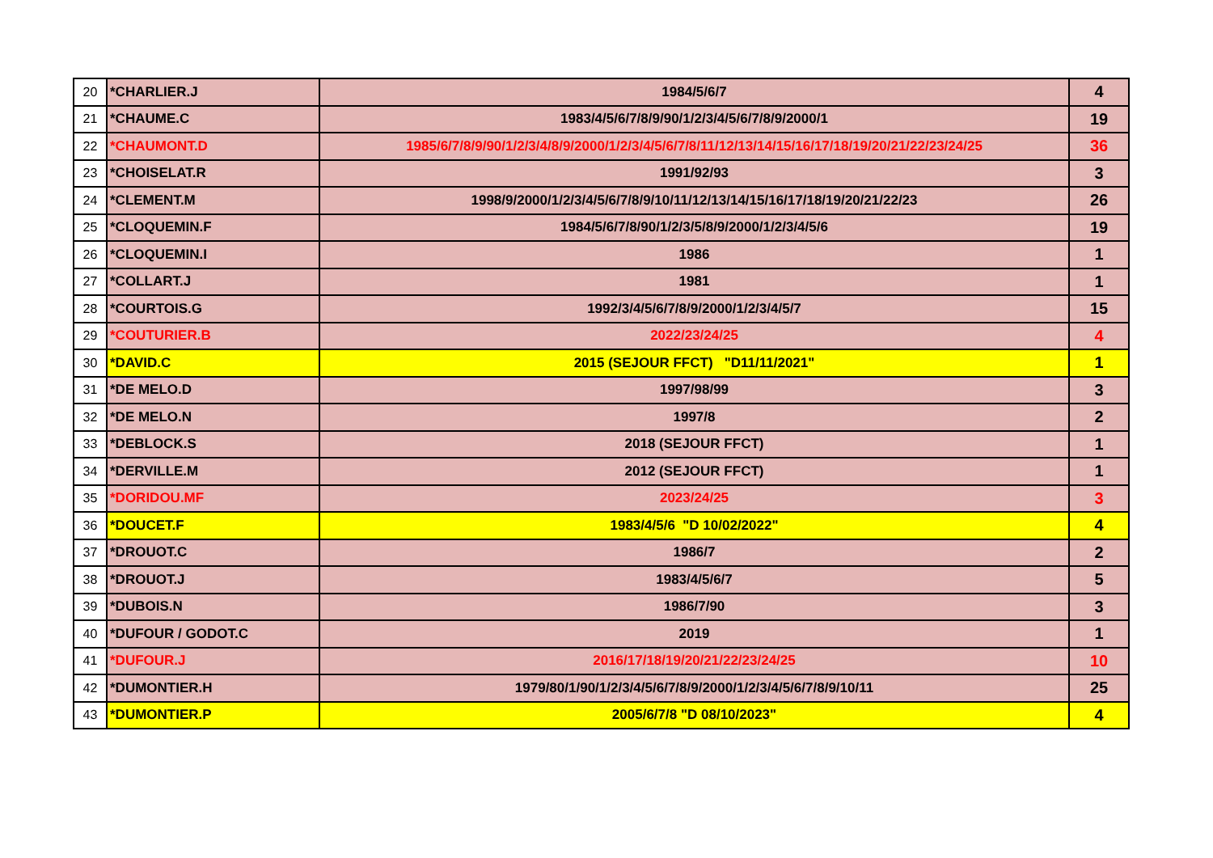| 20 | *CHARLIER.J | 1984/5/6/7 | 4 |
| 21 | *CHAUME.C | 1983/4/5/6/7/8/9/90/1/2/3/4/5/6/7/8/9/2000/1 | 19 |
| 22 | *CHAUMONT.D | 1985/6/7/8/9/90/1/2/3/4/8/9/2000/1/2/3/4/5/6/7/8/11/12/13/14/15/16/17/18/19/20/21/22/23/24/25 | 36 |
| 23 | *CHOISELAT.R | 1991/92/93 | 3 |
| 24 | *CLEMENT.M | 1998/9/2000/1/2/3/4/5/6/7/8/9/10/11/12/13/14/15/16/17/18/19/20/21/22/23 | 26 |
| 25 | *CLOQUEMIN.F | 1984/5/6/7/8/90/1/2/3/5/8/9/2000/1/2/3/4/5/6 | 19 |
| 26 | *CLOQUEMIN.I | 1986 | 1 |
| 27 | *COLLART.J | 1981 | 1 |
| 28 | *COURTOIS.G | 1992/3/4/5/6/7/8/9/2000/1/2/3/4/5/7 | 15 |
| 29 | *COUTURIER.B | 2022/23/24/25 | 4 |
| 30 | *DAVID.C | 2015 (SEJOUR FFCT) "D11/11/2021" | 1 |
| 31 | *DE MELO.D | 1997/98/99 | 3 |
| 32 | *DE MELO.N | 1997/8 | 2 |
| 33 | *DEBLOCK.S | 2018 (SEJOUR FFCT) | 1 |
| 34 | *DERVILLE.M | 2012 (SEJOUR FFCT) | 1 |
| 35 | *DORIDOU.MF | 2023/24/25 | 3 |
| 36 | *DOUCET.F | 1983/4/5/6 "D 10/02/2022" | 4 |
| 37 | *DROUOT.C | 1986/7 | 2 |
| 38 | *DROUOT.J | 1983/4/5/6/7 | 5 |
| 39 | *DUBOIS.N | 1986/7/90 | 3 |
| 40 | *DUFOUR / GODOT.C | 2019 | 1 |
| 41 | *DUFOUR.J | 2016/17/18/19/20/21/22/23/24/25 | 10 |
| 42 | *DUMONTIER.H | 1979/80/1/90/1/2/3/4/5/6/7/8/9/2000/1/2/3/4/5/6/7/8/9/10/11 | 25 |
| 43 | *DUMONTIER.P | 2005/6/7/8 "D 08/10/2023" | 4 |